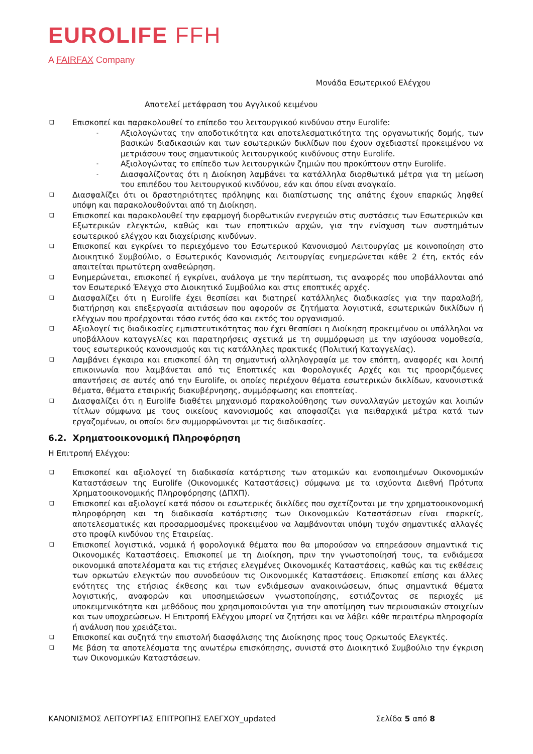EUROLIFE FFH
A FAIRFAX Company
Μονάδα Εσωτερικού Ελέγχου
Αποτελεί μετάφραση του Αγγλικού κειμένου
❑ Επισκοπεί και παρακολουθεί το επίπεδο του λειτουργικού κινδύνου στην Eurolife:
- Αξιολογώντας την αποδοτικότητα και αποτελεσματικότητα της οργανωτικής δομής, των βασικών διαδικασιών και των εσωτερικών δικλίδων που έχουν σχεδιαστεί προκειμένου να μετριάσουν τους σημαντικούς λειτουργικούς κινδύνους στην Eurolife.
- Αξιολογώντας το επίπεδο των λειτουργικών ζημιών που προκύπτουν στην Eurolife.
- Διασφαλίζοντας ότι η Διοίκηση λαμβάνει τα κατάλληλα διορθωτικά μέτρα για τη μείωση του επιπέδου του λειτουργικού κινδύνου, εάν και όπου είναι αναγκαίο.
❑ Διασφαλίζει ότι οι δραστηριότητες πρόληψης και διαπίστωσης της απάτης έχουν επαρκώς ληφθεί υπόψη και παρακολουθούνται από τη Διοίκηση.
❑ Επισκοπεί και παρακολουθεί την εφαρμογή διορθωτικών ενεργειών στις συστάσεις των Εσωτερικών και Εξωτερικών ελεγκτών, καθώς και των εποπτικών αρχών, για την ενίσχυση των συστημάτων εσωτερικού ελέγχου και διαχείρισης κινδύνων.
❑ Επισκοπεί και εγκρίνει το περιεχόμενο του Εσωτερικού Κανονισμού Λειτουργίας με κοινοποίηση στο Διοικητικό Συμβούλιο, ο Εσωτερικός Κανονισμός Λειτουργίας ενημερώνεται κάθε 2 έτη, εκτός εάν απαιτείται πρωτύτερη αναθεώρηση.
❑ Ενημερώνεται, επισκοπεί ή εγκρίνει, ανάλογα με την περίπτωση, τις αναφορές που υποβάλλονται από τον Εσωτερικό Έλεγχο στο Διοικητικό Συμβούλιο και στις εποπτικές αρχές.
❑ Διασφαλίζει ότι η Eurolife έχει θεσπίσει και διατηρεί κατάλληλες διαδικασίες για την παραλαβή, διατήρηση και επεξεργασία αιτιάσεων που αφορούν σε ζητήματα λογιστικά, εσωτερικών δικλίδων ή ελέγχων που προέρχονται τόσο εντός όσο και εκτός του οργανισμού.
❑ Αξιολογεί τις διαδικασίες εμπιστευτικότητας που έχει θεσπίσει η Διοίκηση προκειμένου οι υπάλληλοι να υποβάλλουν καταγγελίες και παρατηρήσεις σχετικά με τη συμμόρφωση με την ισχύουσα νομοθεσία, τους εσωτερικούς κανονισμούς και τις κατάλληλες πρακτικές (Πολιτική Καταγγελίας).
❑ Λαμβάνει έγκαιρα και επισκοπεί όλη τη σημαντική αλληλογραφία με τον επόπτη, αναφορές και λοιπή επικοινωνία που λαμβάνεται από τις Εποπτικές και Φορολογικές Αρχές και τις προοριζόμενες απαντήσεις σε αυτές από την Eurolife, οι οποίες περιέχουν θέματα εσωτερικών δικλίδων, κανονιστικά θέματα, θέματα εταιρικής διακυβέρνησης, συμμόρφωσης και εποπτείας.
❑ Διασφαλίζει ότι η Eurolife διαθέτει μηχανισμό παρακολούθησης των συναλλαγών μετοχών και λοιπών τίτλων σύμφωνα με τους οικείους κανονισμούς και αποφασίζει για πειθαρχικά μέτρα κατά των εργαζομένων, οι οποίοι δεν συμμορφώνονται με τις διαδικασίες.
6.2. Χρηματοοικονομική Πληροφόρηση
Η Επιτροπή Ελέγχου:
❑ Επισκοπεί και αξιολογεί τη διαδικασία κατάρτισης των ατομικών και ενοποιημένων Οικονομικών Καταστάσεων της Eurolife (Οικονομικές Καταστάσεις) σύμφωνα με τα ισχύοντα Διεθνή Πρότυπα Χρηματοοικονομικής Πληροφόρησης (ΔΠΧΠ).
❑ Επισκοπεί και αξιολογεί κατά πόσον οι εσωτερικές δικλίδες που σχετίζονται με την χρηματοοικονομική πληροφόρηση και τη διαδικασία κατάρτισης των Οικονομικών Καταστάσεων είναι επαρκείς, αποτελεσματικές και προσαρμοσμένες προκειμένου να λαμβάνονται υπόψη τυχόν σημαντικές αλλαγές στο προφίλ κινδύνου της Εταιρείας.
❑ Επισκοπεί λογιστικά, νομικά ή φορολογικά θέματα που θα μπορούσαν να επηρεάσουν σημαντικά τις Οικονομικές Καταστάσεις. Επισκοπεί με τη Διοίκηση, πριν την γνωστοποίησή τους, τα ενδιάμεσα οικονομικά αποτελέσματα και τις ετήσιες ελεγμένες Οικονομικές Καταστάσεις, καθώς και τις εκθέσεις των ορκωτών ελεγκτών που συνοδεύουν τις Οικονομικές Καταστάσεις. Επισκοπεί επίσης και άλλες ενότητες της ετήσιας έκθεσης και των ενδιάμεσων ανακοινώσεων, όπως σημαντικά θέματα λογιστικής, αναφορών και υποσημειώσεων γνωστοποίησης, εστιάζοντας σε περιοχές με υποκειμενικότητα και μεθόδους που χρησιμοποιούνται για την αποτίμηση των περιουσιακών στοιχείων και των υποχρεώσεων. Η Επιτροπή Ελέγχου μπορεί να ζητήσει και να λάβει κάθε περαιτέρω πληροφορία ή ανάλυση που χρειάζεται.
❑ Επισκοπεί και συζητά την επιστολή διασφάλισης της Διοίκησης προς τους Ορκωτούς Ελεγκτές.
❑ Με βάση τα αποτελέσματα της ανωτέρω επισκόπησης, συνιστά στο Διοικητικό Συμβούλιο την έγκριση των Οικονομικών Καταστάσεων.
ΚΑΝΟΝΙΣΜΟΣ ΛΕΙΤΟΥΡΓΙΑΣ ΕΠΙΤΡΟΠΗΣ ΕΛΕΓΧΟΥ_updated Σελίδα 5 από 8